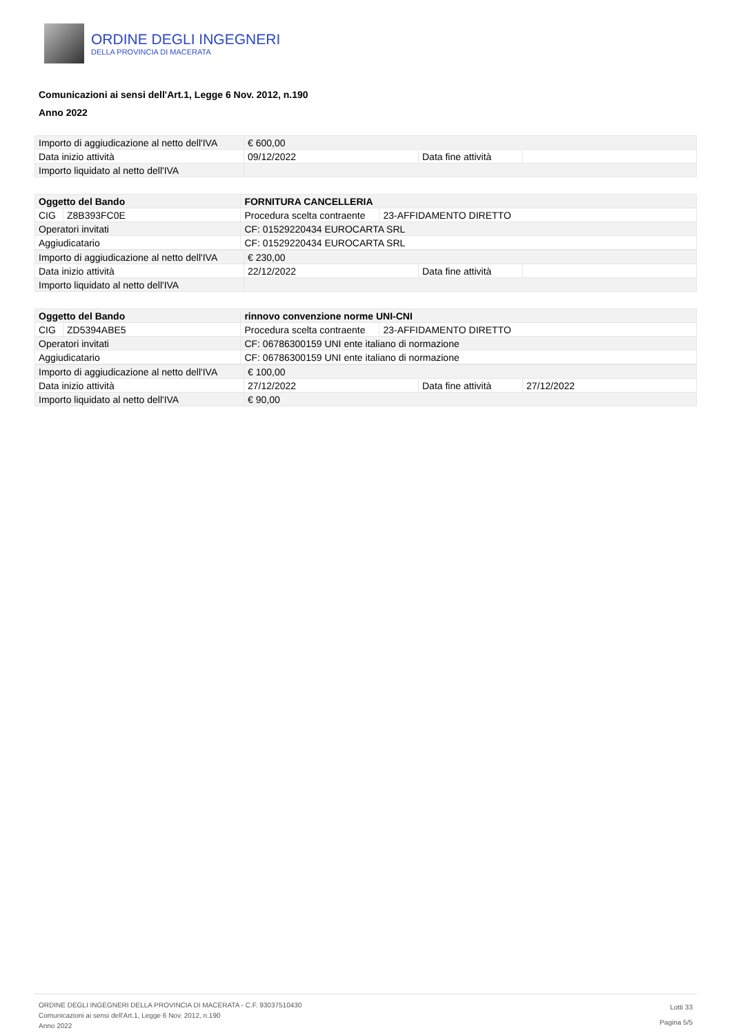ORDINE DEGLI INGEGNERI
DELLA PROVINCIA DI MACERATA
Comunicazioni ai sensi dell'Art.1, Legge 6 Nov. 2012, n.190
Anno 2022
| Importo di aggiudicazione al netto dell'IVA | € 600,00 | | |
| Data inizio attività | 09/12/2022 | Data fine attività | |
| Importo liquidato al netto dell'IVA | | | |
| Oggetto del Bando | | FORNITURA CANCELLERIA | |
| CIG | Z8B393FC0E | Procedura scelta contraente | 23-AFFIDAMENTO DIRETTO |
| Operatori invitati | | CF: 01529220434 EUROCARTA SRL | |
| Aggiudicatario | | CF: 01529220434 EUROCARTA SRL | |
| Importo di aggiudicazione al netto dell'IVA | € 230,00 | | |
| Data inizio attività | 22/12/2022 | Data fine attività | |
| Importo liquidato al netto dell'IVA | | | |
| Oggetto del Bando | | rinnovo convenzione norme UNI-CNI | |
| CIG | ZD5394ABE5 | Procedura scelta contraente | 23-AFFIDAMENTO DIRETTO |
| Operatori invitati | | CF: 06786300159 UNI ente italiano di normazione | |
| Aggiudicatario | | CF: 06786300159 UNI ente italiano di normazione | |
| Importo di aggiudicazione al netto dell'IVA | € 100,00 | | |
| Data inizio attività | 27/12/2022 | Data fine attività | 27/12/2022 |
| Importo liquidato al netto dell'IVA | € 90,00 | | |
ORDINE DEGLI INGEGNERI DELLA PROVINCIA DI MACERATA - C.F. 93037510430
Comunicazioni ai sensi dell'Art.1, Legge 6 Nov. 2012, n.190
Anno 2022
Lotti 33
Pagina 5/5